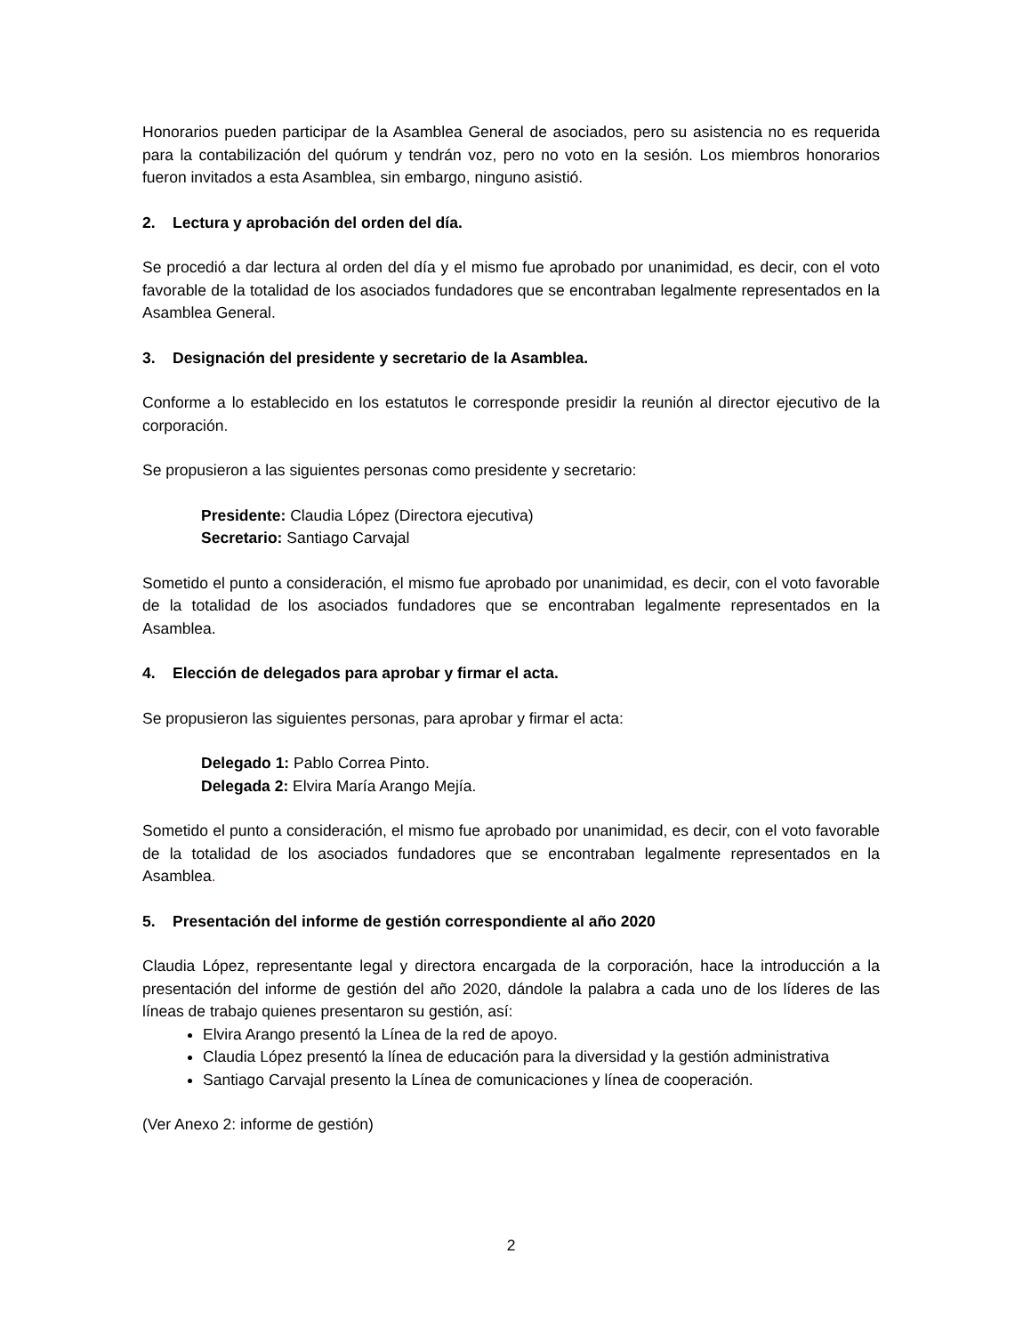Honorarios pueden participar de la Asamblea General de asociados, pero su asistencia no es requerida para la contabilización del quórum y tendrán voz, pero no voto en la sesión. Los miembros honorarios fueron invitados a esta Asamblea, sin embargo, ninguno asistió.
2. Lectura y aprobación del orden del día.
Se procedió a dar lectura al orden del día y el mismo fue aprobado por unanimidad, es decir, con el voto favorable de la totalidad de los asociados fundadores que se encontraban legalmente representados en la Asamblea General.
3. Designación del presidente y secretario de la Asamblea.
Conforme a lo establecido en los estatutos le corresponde presidir la reunión al director ejecutivo de la corporación.
Se propusieron a las siguientes personas como presidente y secretario:
Presidente: Claudia López (Directora ejecutiva)
Secretario: Santiago Carvajal
Sometido el punto a consideración, el mismo fue aprobado por unanimidad, es decir, con el voto favorable de la totalidad de los asociados fundadores que se encontraban legalmente representados en la Asamblea.
4. Elección de delegados para aprobar y firmar el acta.
Se propusieron las siguientes personas, para aprobar y firmar el acta:
Delegado 1: Pablo Correa Pinto.
Delegada 2: Elvira María Arango Mejía.
Sometido el punto a consideración, el mismo fue aprobado por unanimidad, es decir, con el voto favorable de la totalidad de los asociados fundadores que se encontraban legalmente representados en la Asamblea.
5. Presentación del informe de gestión correspondiente al año 2020
Claudia López, representante legal y directora encargada de la corporación, hace la introducción a la presentación del informe de gestión del año 2020, dándole la palabra a cada uno de los líderes de las líneas de trabajo quienes presentaron su gestión, así:
Elvira Arango presentó la Línea de la red de apoyo.
Claudia López presentó la línea de educación para la diversidad y la gestión administrativa
Santiago Carvajal presento la Línea de comunicaciones y línea de cooperación.
(Ver Anexo 2: informe de gestión)
2